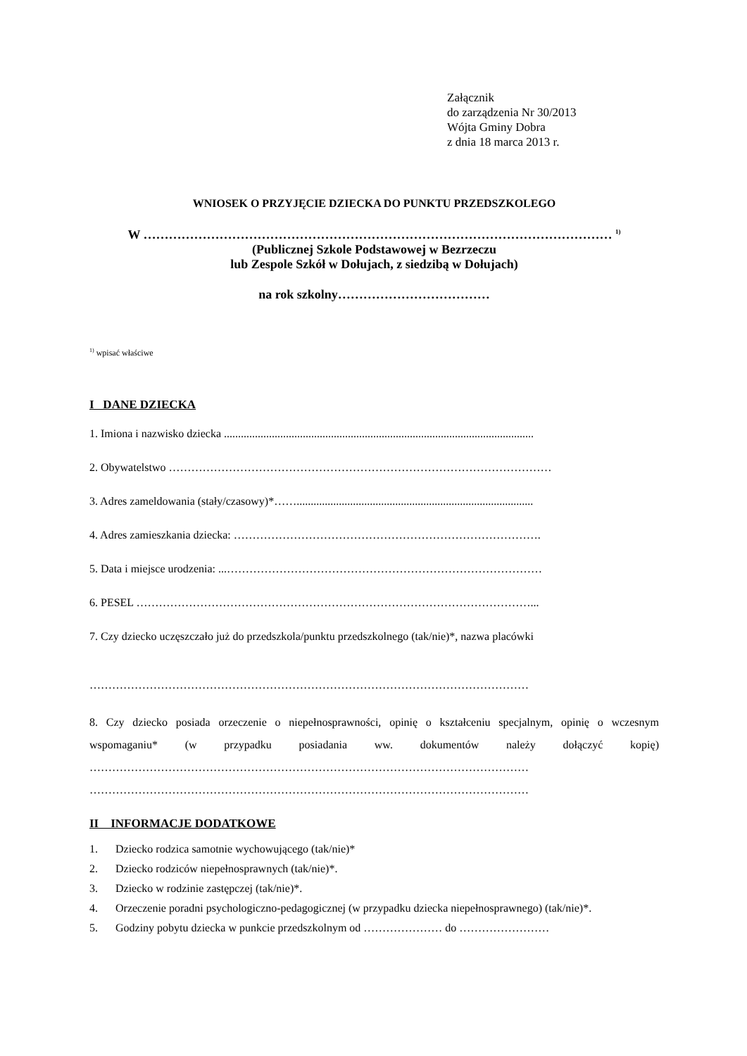Załącznik
do zarządzenia Nr 30/2013
Wójta Gminy Dobra
z dnia 18 marca 2013 r.
WNIOSEK O PRZYJĘCIE DZIECKA DO PUNKTU PRZEDSZKOLEGO
W ………………………………………………………………………………………………… <sup>1)</sup>
(Publicznej Szkole Podstawowej w Bezrzeczu
lub Zespole Szkół w Dołujach, z siedzibą w Dołujach)
na rok szkolny………………………………
<sup>1)</sup> wpisać właściwe
I DANE DZIECKA
1. Imiona i nazwisko dziecka ..............................................................................................................
2. Obywatelstwo …………………………………………………………………………………………
3. Adres zameldowania (stały/czasowy)*……....................................................................................
4. Adres zamieszkania dziecka: ……………………………………………………………………….
5. Data i miejsce urodzenia: ...…………………………………………………………………………
6. PESEL ……………………………………………………………………………………………...
7. Czy dziecko uczęszczało już do przedszkola/punktu przedszkolnego (tak/nie)*, nazwa placówki
………………………………………………………………………………………………………
8. Czy dziecko posiada orzeczenie o niepełnosprawności, opinię o kształceniu specjalnym, opinię o wczesnym wspomaganiu* (w przypadku posiadania ww. dokumentów należy dołączyć kopię) ……………………………………………………………………………………………………… ………………………………………………………………………………………………………
II INFORMACJE DODATKOWE
1. Dziecko rodzica samotnie wychowującego (tak/nie)*
2. Dziecko rodziców niepełnosprawnych (tak/nie)*.
3. Dziecko w rodzinie zastępczej (tak/nie)*.
4. Orzeczenie poradni psychologiczno-pedagogicznej (w przypadku dziecka niepełnosprawnego) (tak/nie)*.
5. Godziny pobytu dziecka w punkcie przedszkolnym od ………………… do ……………………